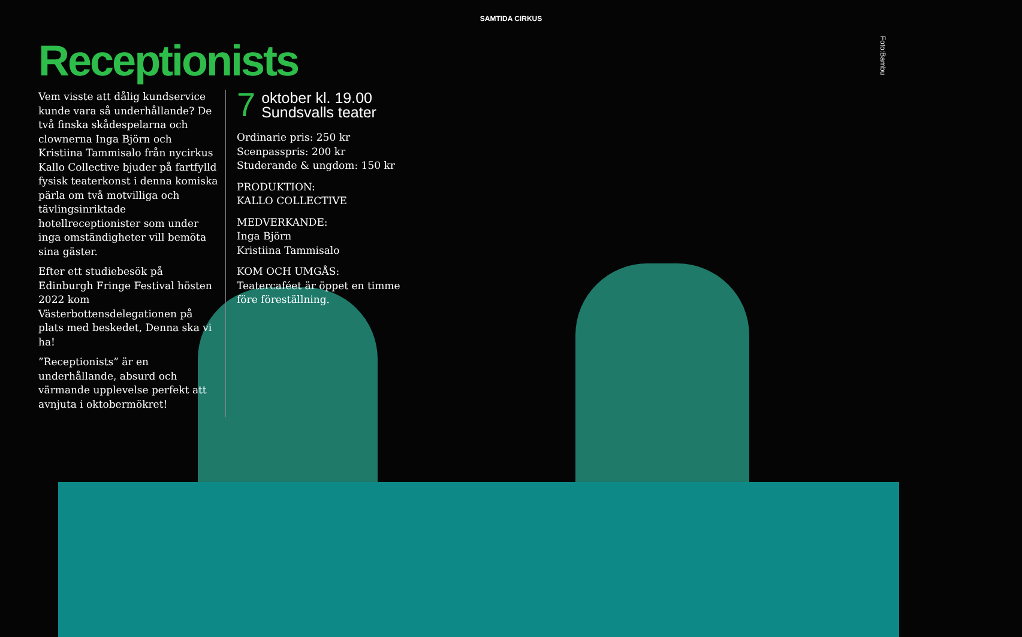SAMTIDA CIRKUS
Foto:Bambu
Receptionists
Vem visste att dålig kundservice kunde vara så underhållande? De två finska skådespelarna och clownerna Inga Björn och Kristiina Tammisalo från nycirkus Kallo Collective bjuder på fartfylld fysisk teaterkonst i denna komiska pärla om två motvilliga och tävlingsinriktade hotellreceptionister som under inga omständigheter vill bemöta sina gäster.
Efter ett studiebesök på Edinburgh Fringe Festival hösten 2022 kom Västerbottensdelegationen på plats med beskedet, Denna ska vi ha!
”Receptionists” är en underhållande, absurd och värmande upplevelse perfekt att avnjuta i oktobermökret!
7 oktober kl. 19.00
Sundsvalls teater
Ordinarie pris: 250 kr
Scenpasspris: 200 kr
Studerande & ungdom: 150 kr
PRODUKTION:
KALLO COLLECTIVE
MEDVERKANDE:
Inga Björn
Kristiina Tammisalo
KOM OCH UMGÅS:
Teatercaféet är öppet en timme
före föreställning.